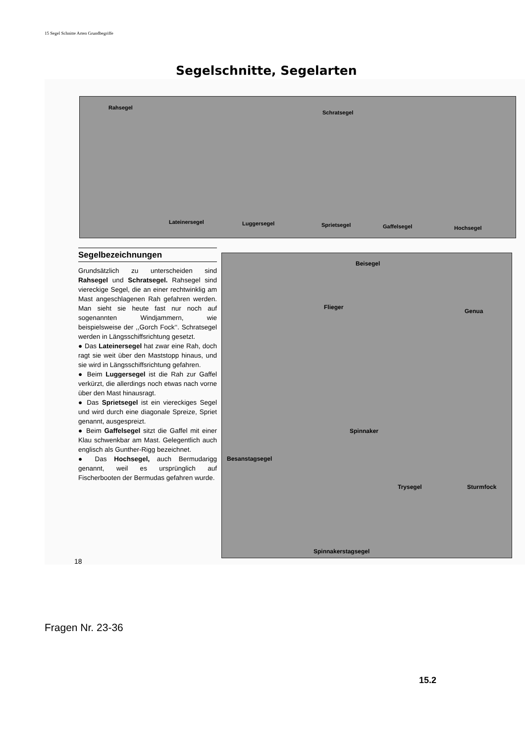15 Segel Schnitte Arten Grundbegriffe
Segelschnitte, Segelarten
Rahsegel
Schratsegel
Lateinersegel Luggersegel Sprietsegel Gaffelsegel Hochsegel
Segelbezeichnungen
Grundsätzlich zu unterscheiden sind Rahsegel und Schratsegel. Rahsegel sind viereckige Segel, die an einer rechtwinklig am Mast angeschlagenen Rah gefahren werden. Man sieht sie heute fast nur noch auf sogenannten Windjammern, wie beispielsweise der ,,Gorch Fock‘‘. Schratsegel werden in Längsschiffsrichtung gesetzt.
● Das Lateinersegel hat zwar eine Rah, doch ragt sie weit über den Maststopp hinaus, und sie wird in Längsschiffsrichtung gefahren.
● Beim Luggersegel ist die Rah zur Gaffel verkürzt, die allerdings noch etwas nach vorne über den Mast hinausragt.
● Das Sprietsegel ist ein viereckiges Segel und wird durch eine diagonale Spreize, Spriet genannt, ausgespreizt.
● Beim Gaffelsegel sitzt die Gaffel mit einer Klau schwenkbar am Mast. Gelegentlich auch englisch als Gunther-Rigg bezeichnet.
● Das Hochsegel, auch Bermudarigg genannt, weil es ursprünglich auf Fischerbooten der Bermudas gefahren wurde.
Beisegel
Flieger
Genua
Spinnaker
Besanstagsegel
Trysegel Sturmfock
Spinnakerstagsegel
18
Fragen Nr. 23-36
15.2